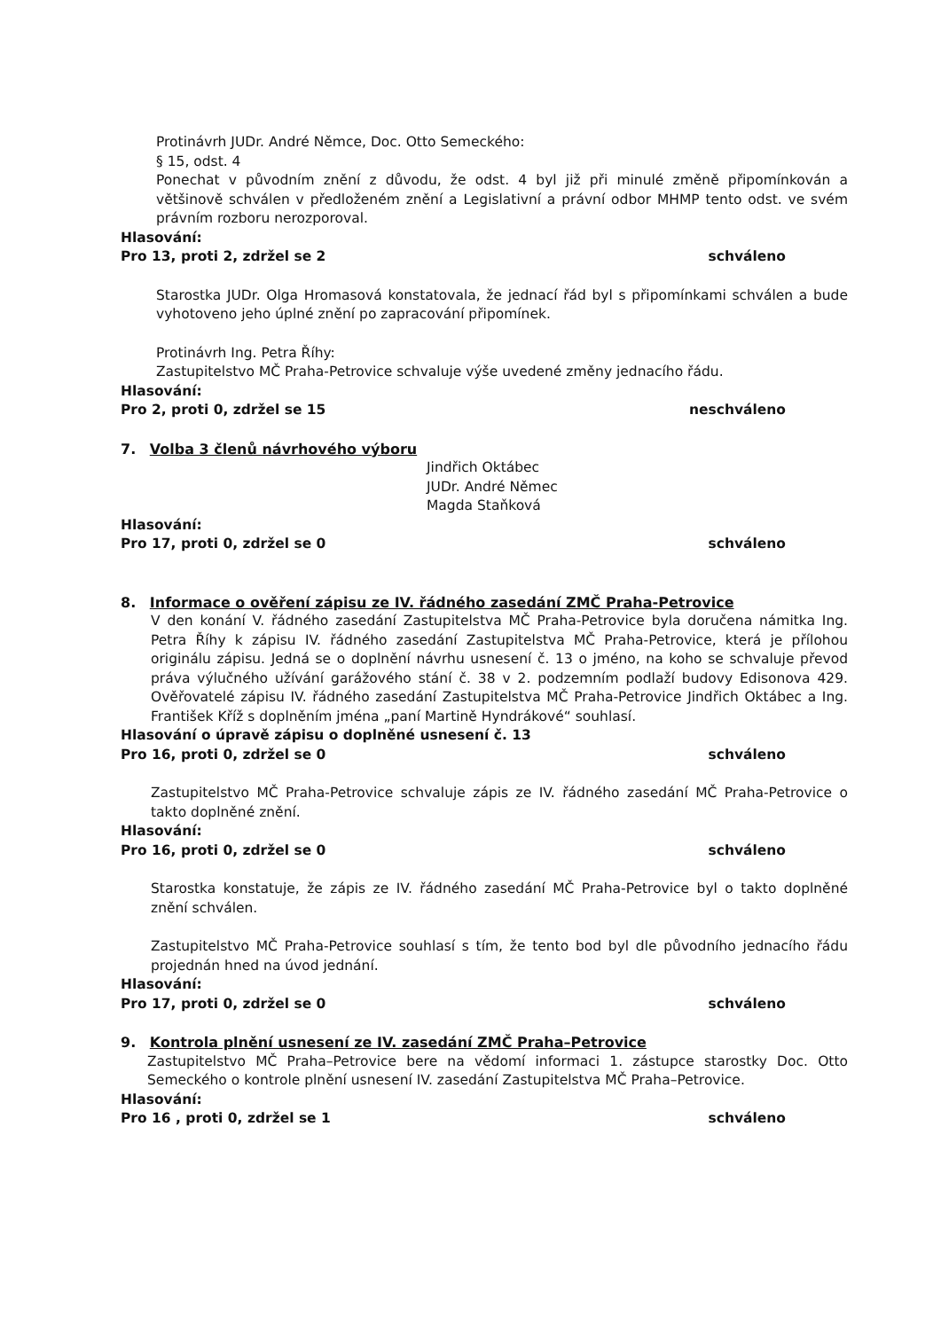Protinávrh JUDr. André Němce, Doc. Otto Semeckého:
§ 15, odst. 4
Ponechat v původním znění z důvodu, že odst. 4 byl již při minulé změně připomínkován a většinově schválen v předloženém znění a Legislativní a právní odbor MHMP tento odst. ve svém právním rozboru nerozporoval.
Hlasování:
Pro 13, proti 2, zdržel se 2 schváleno
Starostka JUDr. Olga Hromasová konstatovala, že jednací řád byl s připomínkami schválen a bude vyhotoveno jeho úplné znění po zapracování připomínek.
Protinávrh Ing. Petra Říhy:
Zastupitelstvo MČ Praha-Petrovice schvaluje výše uvedené změny jednacího řádu.
Hlasování:
Pro 2, proti 0, zdržel se 15 neschváleno
7. Volba 3 členů návrhového výboru
Jindřich Oktábec
JUDr. André Němec
Magda Staňková
Hlasování:
Pro 17, proti 0, zdržel se 0 schváleno
8. Informace o ověření zápisu ze IV. řádného zasedání ZMČ Praha-Petrovice
V den konání V. řádného zasedání Zastupitelstva MČ Praha-Petrovice byla doručena námitka Ing. Petra Říhy k zápisu IV. řádného zasedání Zastupitelstva MČ Praha-Petrovice, která je přílohou originálu zápisu. Jedná se o doplnění návrhu usnesení č. 13 o jméno, na koho se schvaluje převod práva výlučného užívání garážového stání č. 38 v 2. podzemním podlaží budovy Edisonova 429. Ověřovatelé zápisu IV. řádného zasedání Zastupitelstva MČ Praha-Petrovice Jindřich Oktábec a Ing. František Kříž s doplněním jména „paní Martině Hyndrákové“ souhlasí.
Hlasování o úpravě zápisu o doplněné usnesení č. 13
Pro 16, proti 0, zdržel se 0 schváleno
Zastupitelstvo MČ Praha-Petrovice schvaluje zápis ze IV. řádného zasedání MČ Praha-Petrovice o takto doplněné znění.
Hlasování:
Pro 16, proti 0, zdržel se 0 schváleno
Starostka konstatuje, že zápis ze IV. řádného zasedání MČ Praha-Petrovice byl o takto doplněné znění schválen.
Zastupitelstvo MČ Praha-Petrovice souhlasí s tím, že tento bod byl dle původního jednacího řádu projednán hned na úvod jednání.
Hlasování:
Pro 17, proti 0, zdržel se 0 schváleno
9. Kontrola plnění usnesení ze IV. zasedání ZMČ Praha–Petrovice
Zastupitelstvo MČ Praha–Petrovice bere na vědomí informaci 1. zástupce starostky Doc. Otto Semeckého o kontrole plnění usnesení IV. zasedání Zastupitelstva MČ Praha–Petrovice.
Hlasování:
Pro 16 , proti 0, zdržel se 1 schváleno